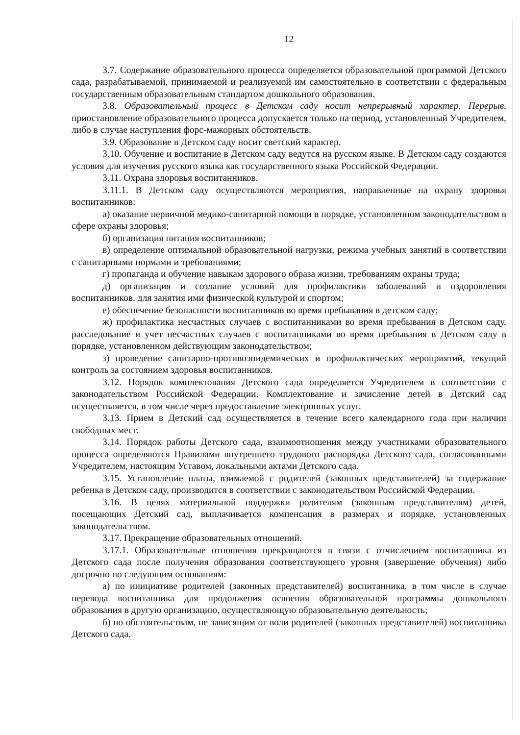12
3.7. Содержание образовательного процесса определяется образовательной программой Детского сада, разрабатываемой, принимаемой и реализуемой им самостоятельно в соответствии с федеральным государственным образовательным стандартом дошкольного образования.
3.8. Образовательный процесс в Детском саду носит непрерывный характер. Перерыв, приостановление образовательного процесса допускается только на период, установленный Учредителем, либо в случае наступления форс-мажорных обстоятельств.
3.9. Образование в Детском саду носит светский характер.
3.10. Обучение и воспитание в Детском саду ведутся на русском языке. В Детском саду создаются условия для изучения русского языка как государственного языка Российской Федерации.
3.11. Охрана здоровья воспитанников.
3.11.1. В Детском саду осуществляются мероприятия, направленные на охрану здоровья воспитанников:
а) оказание первичной медико-санитарной помощи в порядке, установленном законодательством в сфере охраны здоровья;
б) организация питания воспитанников;
в) определение оптимальной образовательной нагрузки, режима учебных занятий в соответствии с санитарными нормами и требованиями;
г) пропаганда и обучение навыкам здорового образа жизни, требованиям охраны труда;
д) организация и создание условий для профилактики заболеваний и оздоровления воспитанников, для занятия ими физической культурой и спортом;
е) обеспечение безопасности воспитанников во время пребывания в детском саду;
ж) профилактика несчастных случаев с воспитанниками во время пребывания в Детском саду, расследование и учет несчастных случаев с воспитанниками во время пребывания в Детском саду в порядке, установленном действующим законодательством;
з) проведение санитарно-противоэпидемических и профилактических мероприятий, текущий контроль за состоянием здоровья воспитанников.
3.12. Порядок комплектования Детского сада определяется Учредителем в соответствии с законодательством Российской Федерации. Комплектование и зачисление детей в Детский сад осуществляется, в том числе через предоставление электронных услуг.
3.13. Прием в Детский сад осуществляется в течение всего календарного года при наличии свободных мест.
3.14. Порядок работы Детского сада, взаимоотношения между участниками образовательного процесса определяются Правилами внутреннего трудового распорядка Детского сада, согласованными Учредителем, настоящим Уставом, локальными актами Детского сада.
3.15. Установление платы, взимаемой с родителей (законных представителей) за содержание ребенка в Детском саду, производится в соответствии с законодательством Российской Федерации.
3.16. В целях материальной поддержки родителям (законным представителям) детей, посещающих Детский сад, выплачивается компенсация в размерах и порядке, установленных законодательством.
3.17. Прекращение образовательных отношений.
3.17.1. Образовательные отношения прекращаются в связи с отчислением воспитанника из Детского сада после получения образования соответствующего уровня (завершение обучения) либо досрочно по следующим основаниям:
а) по инициативе родителей (законных представителей) воспитанника, в том числе в случае перевода воспитанника для продолжения освоения образовательной программы дошкольного образования в другую организацию, осуществляющую образовательную деятельность;
б) по обстоятельствам, не зависящим от воли родителей (законных представителей) воспитанника Детского сада.